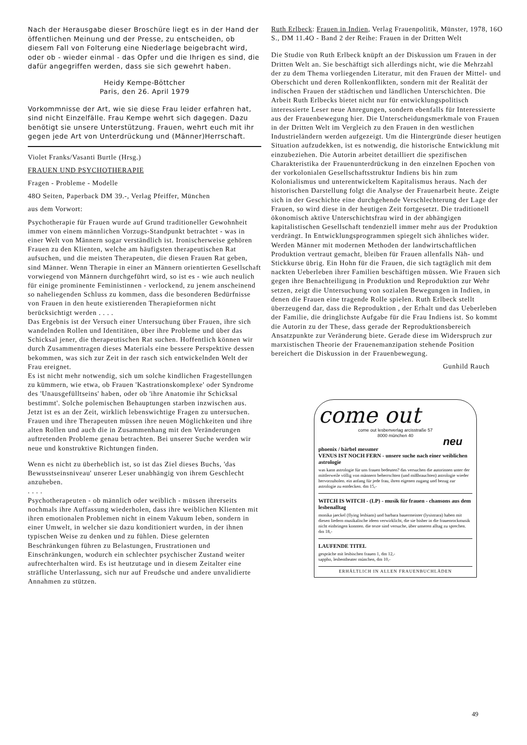Nach der Herausgabe dieser Broschüre liegt es in der Hand der öffentlichen Meinung und der Presse, zu entscheiden, ob diesem Fall von Folterung eine Niederlage beigebracht wird, oder ob - wieder einmal - das Opfer und die Ihrigen es sind, die dafür angegriffen werden, dass sie sich gewehrt haben.
Heidy Kempe-Böttcher
Paris, den 26. April 1979
Vorkommnisse der Art, wie sie diese Frau leider erfahren hat, sind nicht Einzelfälle. Frau Kempe wehrt sich dagegen. Dazu benötigt sie unsere Unterstützung. Frauen, wehrt euch mit ihr gegen jede Art von Unterdrückung und (Männer)Herrschaft.
Violet Franks/Vasanti Burtle (Hrsg.)
FRAUEN UND PSYCHOTHERAPIE
Fragen - Probleme - Modelle
48O Seiten, Paperback DM 39.-, Verlag Pfeiffer, München
aus dem Vorwort:
Psychotherapie für Frauen wurde auf Grund traditioneller Gewohnheit immer von einem männlichen Vorzugs-Standpunkt betrachtet - was in einer Welt von Männern sogar verständlich ist. Ironischerweise gehören Frauen zu den Klienten, welche am häufigsten therapeutischen Rat aufsuchen, und die meisten Therapeuten, die diesen Frauen Rat geben, sind Männer. Wenn Therapie in einer an Männern orientierten Gesellschaft vorwiegend von Männern durchgeführt wird, so ist es - wie auch neulich für einige prominente Feministinnen - verlockend, zu jenem anscheinend so naheliegenden Schluss zu kommen, dass die besonderen Bedürfnisse von Frauen in den heute existierenden Therapieformen nicht berücksichtigt werden . . . .
Das Ergebnis ist der Versuch einer Untersuchung über Frauen, ihre sich wandelnden Rollen und Identitäten, über ihre Probleme und über das Schicksal jener, die therapeutischen Rat suchen. Hoffentlich können wir durch Zusammentragen dieses Materials eine bessere Perspektive dessen bekommen, was sich zur Zeit in der rasch sich entwickelnden Welt der Frau ereignet.
Es ist nicht mehr notwendig, sich um solche kindlichen Fragestellungen zu kümmern, wie etwa, ob Frauen 'Kastrationskomplexe' oder Syndrome des 'Unausgefülltseins' haben, oder ob 'ihre Anatomie ihr Schicksal bestimmt'. Solche polemischen Behauptungen starben inzwischen aus. Jetzt ist es an der Zeit, wirklich lebenswichtige Fragen zu untersuchen. Frauen und ihre Therapeuten müssen ihre neuen Möglichkeiten und ihre alten Rollen und auch die in Zusammenhang mit den Veränderungen auftretenden Probleme genau betrachten. Bei unserer Suche werden wir neue und konstruktive Richtungen finden.
Wenn es nicht zu überheblich ist, so ist das Ziel dieses Buchs, 'das Bewusstseinsniveau' unserer Leser unabhängig von ihrem Geschlecht anzuheben.
. . . .
Psychotherapeuten - ob männlich oder weiblich - müssen ihrerseits nochmals ihre Auffassung wiederholen, dass ihre weiblichen Klienten mit ihren emotionalen Problemen nicht in einem Vakuum leben, sondern in einer Umwelt, in welcher sie dazu konditioniert wurden, in der ihnen typischen Weise zu denken und zu fühlen. Diese gelernten Beschränkungen führen zu Belastungen, Frustrationen und Einschränkungen, wodurch ein schlechter psychischer Zustand weiter aufrechterhalten wird. Es ist heutzutage und in diesem Zeitalter eine sträfliche Unterlassung, sich nur auf Freudsche und andere unvalidierte Annahmen zu stützen.
Ruth Erlbeck: Frauen in Indien, Verlag Frauenpolitik, Münster, 1978, 16O S., DM 11.4O - Band 2 der Reihe: Frauen in der Dritten Welt
Die Studie von Ruth Erlbeck knüpft an der Diskussion um Frauen in der Dritten Welt an. Sie beschäftigt sich allerdings nicht, wie die Mehrzahl der zu dem Thema vorliegenden Literatur, mit den Frauen der Mittel- und Oberschicht und deren Rollenkonflikten, sondern mit der Realität der indischen Frauen der städtischen und ländlichen Unterschichten. Die Arbeit Ruth Erlbecks bietet nicht nur für entwicklungspolitisch interessierte Leser neue Anregungen, sondern ebenfalls für Interessierte aus der Frauenbewegung hier. Die Unterscheidungsmerkmale von Frauen in der Dritten Welt im Vergleich zu den Frauen in den westlichen Industrieländern werden aufgezeigt. Um die Hintergründe dieser heutigen Situation aufzudekken, ist es notwendig, die historische Entwicklung mit einzubeziehen. Die Autorin arbeitet detailliert die spezifischen Charakteristika der Frauenunterdrückung in den einzelnen Epochen von der vorkolonialen Gesellschaftsstruktur Indiens bis hin zum Kolonialismus und unterentwickeltem Kapitalismus heraus. Nach der historischen Darstellung folgt die Analyse der Frauenarbeit heute. Zeigte sich in der Geschichte eine durchgehende Verschlechterung der Lage der Frauen, so wird diese in der heutigen Zeit fortgesetzt. Die traditionell ökonomisch aktive Unterschichtsfrau wird in der abhängigen kapitalistischen Gesellschaft tendenziell immer mehr aus der Produktion verdrängt. In Entwicklungsprogrammen spiegelt sich ähnliches wider. Werden Männer mit modernen Methoden der landwirtschaftlichen Produktion vertraut gemacht, bleiben für Frauen allenfalls Näh- und Stickkurse übrig. Ein Hohn für die Frauen, die sich tagtäglich mit dem nackten Ueberleben ihrer Familien beschäftigen müssen. Wie Frauen sich gegen ihre Benachteiligung in Produktion und Reproduktion zur Wehr setzen, zeigt die Untersuchung von sozialen Bewegungen in Indien, in denen die Frauen eine tragende Rolle spielen. Ruth Erlbeck stellt überzeugend dar, dass die Reproduktion , der Erhalt und das Ueberleben der Familie, die dringlichste Aufgabe für die Frau Indiens ist. So kommt die Autorin zu der These, dass gerade der Reproduktionsbereich Ansatzpunkte zur Veränderung biete. Gerade diese im Widerspruch zur marxistischen Theorie der Frauenemanzipation stehende Position bereichert die Diskussion in der Frauenbewegung.
Gunhild Rauch
come out
come out lesbenverlag arcisstraße 57
8000 münchen 40
neu
phoenix / bärbel messmer
VENUS IST NOCH FERN - unsere suche nach einer weiblichen astrologie
was kann astrologie für uns frauen bedeuten? das versuchen die autorinnen unter der mittlerweile völlig von männern beherrschten (und mißbrauchten) astrologie wieder hervorzuholen. ein anfang für jede frau, ihren eigenen zugang und bezug zur astrologie zu entdecken. dm 15,-
WITCH IS WITCH - (LP) - musik für frauen - chansons aus dem lesbenalltag
monika jaeckel (flying lesbians) und barbara bauermeister (lysistrara) haben mit diesen liedern musikalische ideen verwirklicht, die sie bisher in die frauenrockmusik nicht einbringen konnten. die texte sind versuche, über unseren alltag zu sprechen. dm 18,-
LAUFENDE TITEL
gespräche mit lesbischen frauen 1, dm 12,-
sappho, lesbentheater münchen, dm 10,-
ERHÄLTLICH IN ALLEN FRAUENBUCHLÄDEN
49